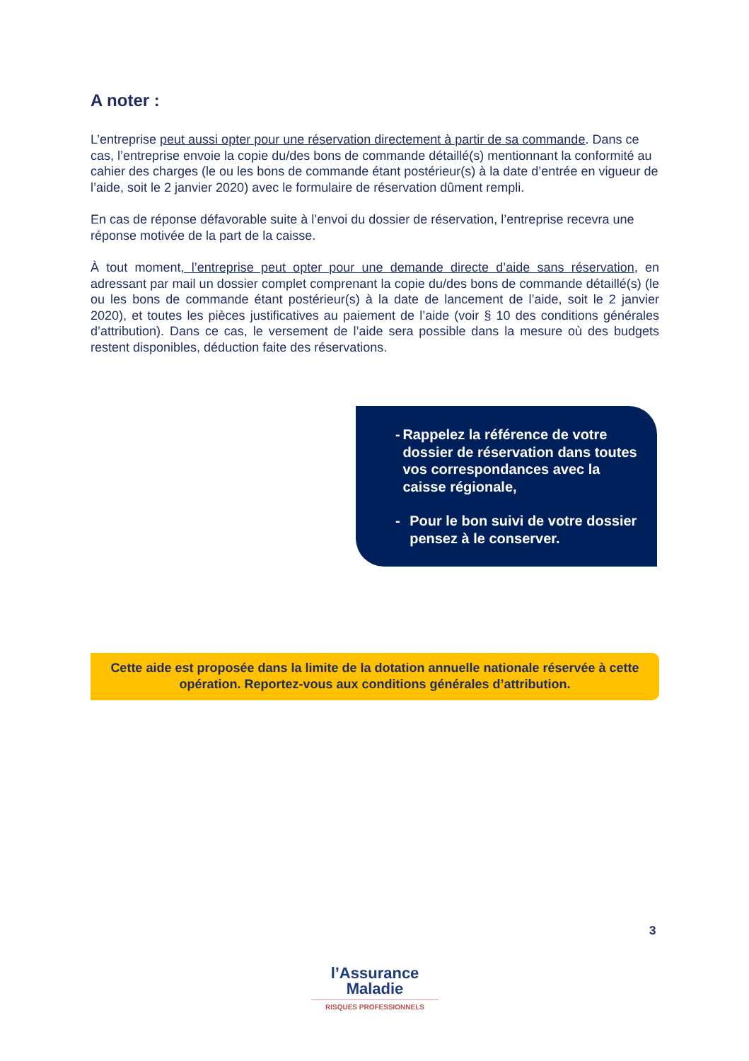A noter :
L’entreprise peut aussi opter pour une réservation directement à partir de sa commande. Dans ce cas, l’entreprise envoie la copie du/des bons de commande détaillé(s) mentionnant la conformité au cahier des charges (le ou les bons de commande étant postérieur(s) à la date d’entrée en vigueur de l’aide, soit le 2 janvier 2020) avec le formulaire de réservation dûment rempli.
En cas de réponse défavorable suite à l’envoi du dossier de réservation, l’entreprise recevra une réponse motivée de la part de la caisse.
À tout moment, l’entreprise peut opter pour une demande directe d’aide sans réservation, en adressant par mail un dossier complet comprenant la copie du/des bons de commande détaillé(s) (le ou les bons de commande étant postérieur(s) à la date de lancement de l’aide, soit le 2 janvier 2020), et toutes les pièces justificatives au paiement de l’aide (voir § 10 des conditions générales d’attribution). Dans ce cas, le versement de l’aide sera possible dans la mesure où des budgets restent disponibles, déduction faite des réservations.
- Rappelez la référence de votre dossier de réservation dans toutes vos correspondances avec la caisse régionale,
- Pour le bon suivi de votre dossier pensez à le conserver.
Cette aide est proposée dans la limite de la dotation annuelle nationale réservée à cette opération. Reportez-vous aux conditions générales d’attribution.
3
l’Assurance
Maladie
RISQUES PROFESSIONNELS